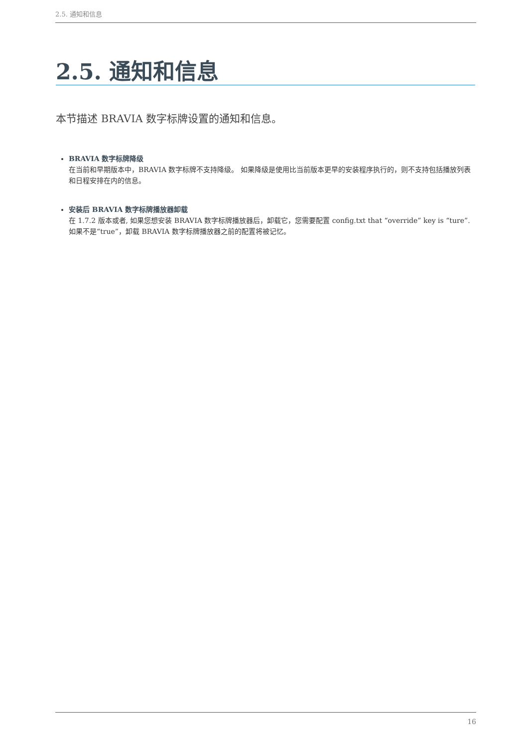2.5. 通知和信息
2.5. 通知和信息
本节描述 BRAVIA 数字标牌设置的通知和信息。
BRAVIA 数字标牌降级
在当前和早期版本中，BRAVIA 数字标牌不支持降级。 如果降级是使用比当前版本更早的安装程序执行的，则不支持包括播放列表和日程安排在内的信息。
安装后 BRAVIA 数字标牌播放器卸载
在 1.7.2 版本或者, 如果您想安装 BRAVIA 数字标牌播放器后，卸载它，您需要配置 config.txt that “override” key is “ture”. 如果不是“true”，卸载 BRAVIA 数字标牌播放器之前的配置将被记忆。
16